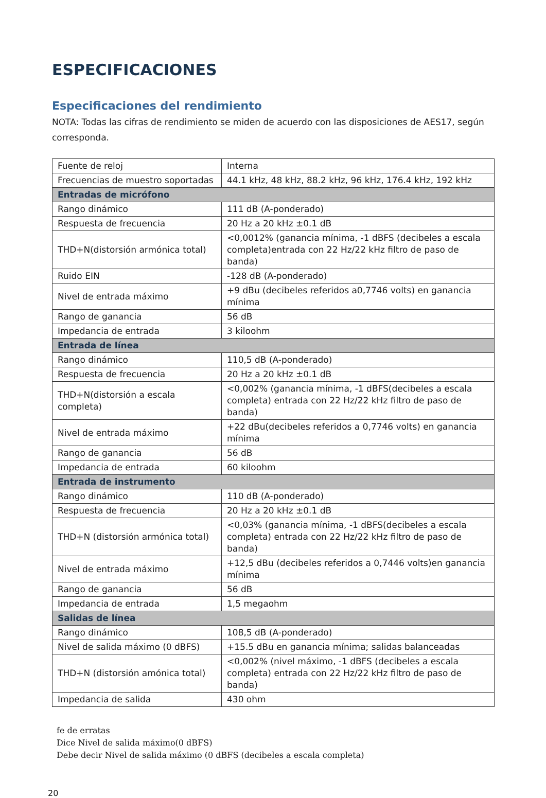ESPECIFICACIONES
Especificaciones del rendimiento
NOTA: Todas las cifras de rendimiento se miden de acuerdo con las disposiciones de AES17, según corresponda.
| Fuente de reloj | Interna |
| Frecuencias de muestro soportadas | 44.1 kHz, 48 kHz, 88.2 kHz, 96 kHz, 176.4 kHz, 192 kHz |
| Entradas de micrófono | |
| Rango dinámico | 111 dB (A-ponderado) |
| Respuesta de frecuencia | 20 Hz a 20 kHz ±0.1 dB |
| THD+N(distorsión armónica total) | <0,0012% (ganancia mínima, -1 dBFS (decibeles a escala completa)entrada con 22 Hz/22 kHz filtro de paso de banda) |
| Ruido EIN | -128 dB (A-ponderado) |
| Nivel de entrada máximo | +9 dBu (decibeles referidos a0,7746 volts) en ganancia mínima |
| Rango de ganancia | 56 dB |
| Impedancia de entrada | 3 kiloohm |
| Entrada de línea | |
| Rango dinámico | 110,5 dB (A-ponderado) |
| Respuesta de frecuencia | 20 Hz a 20 kHz ±0.1 dB |
| THD+N(distorsión a escala completa) | <0,002% (ganancia mínima, -1 dBFS(decibeles a escala completa) entrada con 22 Hz/22 kHz filtro de paso de banda) |
| Nivel de entrada máximo | +22 dBu(decibeles referidos a 0,7746 volts) en ganancia mínima |
| Rango de ganancia | 56 dB |
| Impedancia de entrada | 60 kiloohm |
| Entrada de instrumento | |
| Rango dinámico | 110 dB (A-ponderado) |
| Respuesta de frecuencia | 20 Hz a 20 kHz ±0.1 dB |
| THD+N (distorsión armónica total) | <0,03% (ganancia mínima, -1 dBFS(decibeles a escala completa) entrada con 22 Hz/22 kHz filtro de paso de banda) |
| Nivel de entrada máximo | +12,5 dBu (decibeles referidos a 0,7446 volts)en ganancia mínima |
| Rango de ganancia | 56 dB |
| Impedancia de entrada | 1,5 megaohm |
| Salidas de línea | |
| Rango dinámico | 108,5 dB (A-ponderado) |
| Nivel de salida máximo (0 dBFS) | +15.5 dBu en ganancia mínima; salidas balanceadas |
| THD+N (distorsión amónica total) | <0,002% (nivel máximo, -1 dBFS (decibeles a escala completa) entrada con 22 Hz/22 kHz filtro de paso de banda) |
| Impedancia de salida | 430 ohm |
fe de erratas
Dice Nivel de salida máximo(0 dBFS)
Debe decir Nivel de salida máximo (0 dBFS (decibeles a escala completa)
20